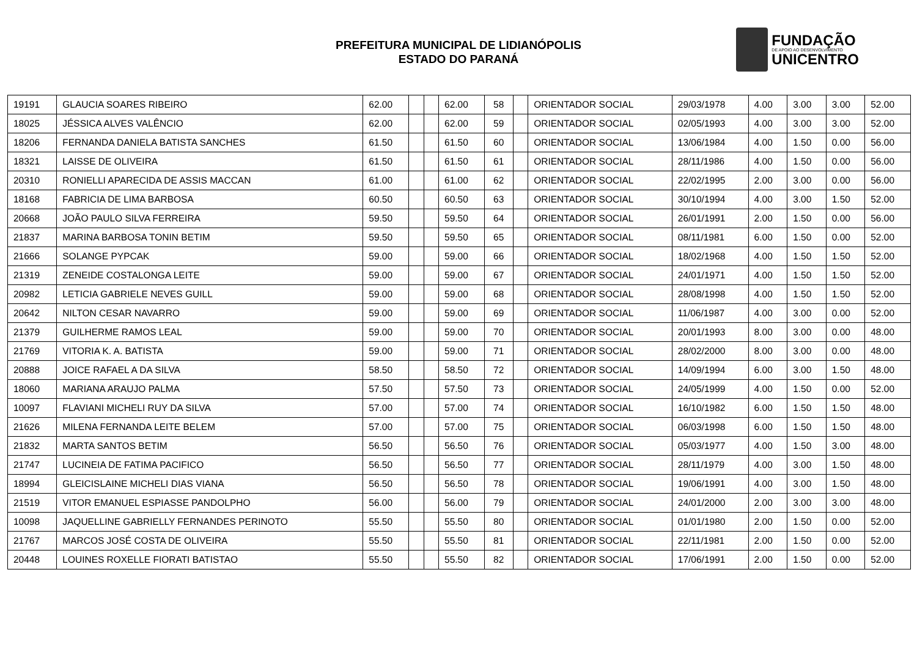PREFEITURA MUNICIPAL DE LIDIANÓPOLIS
ESTADO DO PARANÁ
FUNDAÇÃO
DE APOIO AO DESENVOLVIMENTO
UNICENTRO
| 19191 | GLAUCIA SOARES RIBEIRO | 62.00 | | | 62.00 | 58 | | ORIENTADOR SOCIAL | 29/03/1978 | 4.00 | 3.00 | 3.00 | 52.00 |
| 18025 | JÉSSICA ALVES VALÊNCIO | 62.00 | | | 62.00 | 59 | | ORIENTADOR SOCIAL | 02/05/1993 | 4.00 | 3.00 | 3.00 | 52.00 |
| 18206 | FERNANDA DANIELA BATISTA SANCHES | 61.50 | | | 61.50 | 60 | | ORIENTADOR SOCIAL | 13/06/1984 | 4.00 | 1.50 | 0.00 | 56.00 |
| 18321 | LAISSE DE OLIVEIRA | 61.50 | | | 61.50 | 61 | | ORIENTADOR SOCIAL | 28/11/1986 | 4.00 | 1.50 | 0.00 | 56.00 |
| 20310 | RONIELLI APARECIDA DE ASSIS MACCAN | 61.00 | | | 61.00 | 62 | | ORIENTADOR SOCIAL | 22/02/1995 | 2.00 | 3.00 | 0.00 | 56.00 |
| 18168 | FABRICIA DE LIMA BARBOSA | 60.50 | | | 60.50 | 63 | | ORIENTADOR SOCIAL | 30/10/1994 | 4.00 | 3.00 | 1.50 | 52.00 |
| 20668 | JOÃO PAULO SILVA FERREIRA | 59.50 | | | 59.50 | 64 | | ORIENTADOR SOCIAL | 26/01/1991 | 2.00 | 1.50 | 0.00 | 56.00 |
| 21837 | MARINA BARBOSA TONIN BETIM | 59.50 | | | 59.50 | 65 | | ORIENTADOR SOCIAL | 08/11/1981 | 6.00 | 1.50 | 0.00 | 52.00 |
| 21666 | SOLANGE PYPCAK | 59.00 | | | 59.00 | 66 | | ORIENTADOR SOCIAL | 18/02/1968 | 4.00 | 1.50 | 1.50 | 52.00 |
| 21319 | ZENEIDE COSTALONGA LEITE | 59.00 | | | 59.00 | 67 | | ORIENTADOR SOCIAL | 24/01/1971 | 4.00 | 1.50 | 1.50 | 52.00 |
| 20982 | LETICIA GABRIELE NEVES GUILL | 59.00 | | | 59.00 | 68 | | ORIENTADOR SOCIAL | 28/08/1998 | 4.00 | 1.50 | 1.50 | 52.00 |
| 20642 | NILTON CESAR NAVARRO | 59.00 | | | 59.00 | 69 | | ORIENTADOR SOCIAL | 11/06/1987 | 4.00 | 3.00 | 0.00 | 52.00 |
| 21379 | GUILHERME RAMOS LEAL | 59.00 | | | 59.00 | 70 | | ORIENTADOR SOCIAL | 20/01/1993 | 8.00 | 3.00 | 0.00 | 48.00 |
| 21769 | VITORIA K. A. BATISTA | 59.00 | | | 59.00 | 71 | | ORIENTADOR SOCIAL | 28/02/2000 | 8.00 | 3.00 | 0.00 | 48.00 |
| 20888 | JOICE RAFAEL A DA SILVA | 58.50 | | | 58.50 | 72 | | ORIENTADOR SOCIAL | 14/09/1994 | 6.00 | 3.00 | 1.50 | 48.00 |
| 18060 | MARIANA ARAUJO PALMA | 57.50 | | | 57.50 | 73 | | ORIENTADOR SOCIAL | 24/05/1999 | 4.00 | 1.50 | 0.00 | 52.00 |
| 10097 | FLAVIANI MICHELI RUY DA SILVA | 57.00 | | | 57.00 | 74 | | ORIENTADOR SOCIAL | 16/10/1982 | 6.00 | 1.50 | 1.50 | 48.00 |
| 21626 | MILENA FERNANDA LEITE BELEM | 57.00 | | | 57.00 | 75 | | ORIENTADOR SOCIAL | 06/03/1998 | 6.00 | 1.50 | 1.50 | 48.00 |
| 21832 | MARTA SANTOS BETIM | 56.50 | | | 56.50 | 76 | | ORIENTADOR SOCIAL | 05/03/1977 | 4.00 | 1.50 | 3.00 | 48.00 |
| 21747 | LUCINEIA DE FATIMA PACIFICO | 56.50 | | | 56.50 | 77 | | ORIENTADOR SOCIAL | 28/11/1979 | 4.00 | 3.00 | 1.50 | 48.00 |
| 18994 | GLEICISLAINE MICHELI DIAS VIANA | 56.50 | | | 56.50 | 78 | | ORIENTADOR SOCIAL | 19/06/1991 | 4.00 | 3.00 | 1.50 | 48.00 |
| 21519 | VITOR EMANUEL ESPIASSE PANDOLPHO | 56.00 | | | 56.00 | 79 | | ORIENTADOR SOCIAL | 24/01/2000 | 2.00 | 3.00 | 3.00 | 48.00 |
| 10098 | JAQUELLINE GABRIELLY FERNANDES PERINOTO | 55.50 | | | 55.50 | 80 | | ORIENTADOR SOCIAL | 01/01/1980 | 2.00 | 1.50 | 0.00 | 52.00 |
| 21767 | MARCOS JOSÉ COSTA DE OLIVEIRA | 55.50 | | | 55.50 | 81 | | ORIENTADOR SOCIAL | 22/11/1981 | 2.00 | 1.50 | 0.00 | 52.00 |
| 20448 | LOUINES ROXELLE FIORATI BATISTAO | 55.50 | | | 55.50 | 82 | | ORIENTADOR SOCIAL | 17/06/1991 | 2.00 | 1.50 | 0.00 | 52.00 |